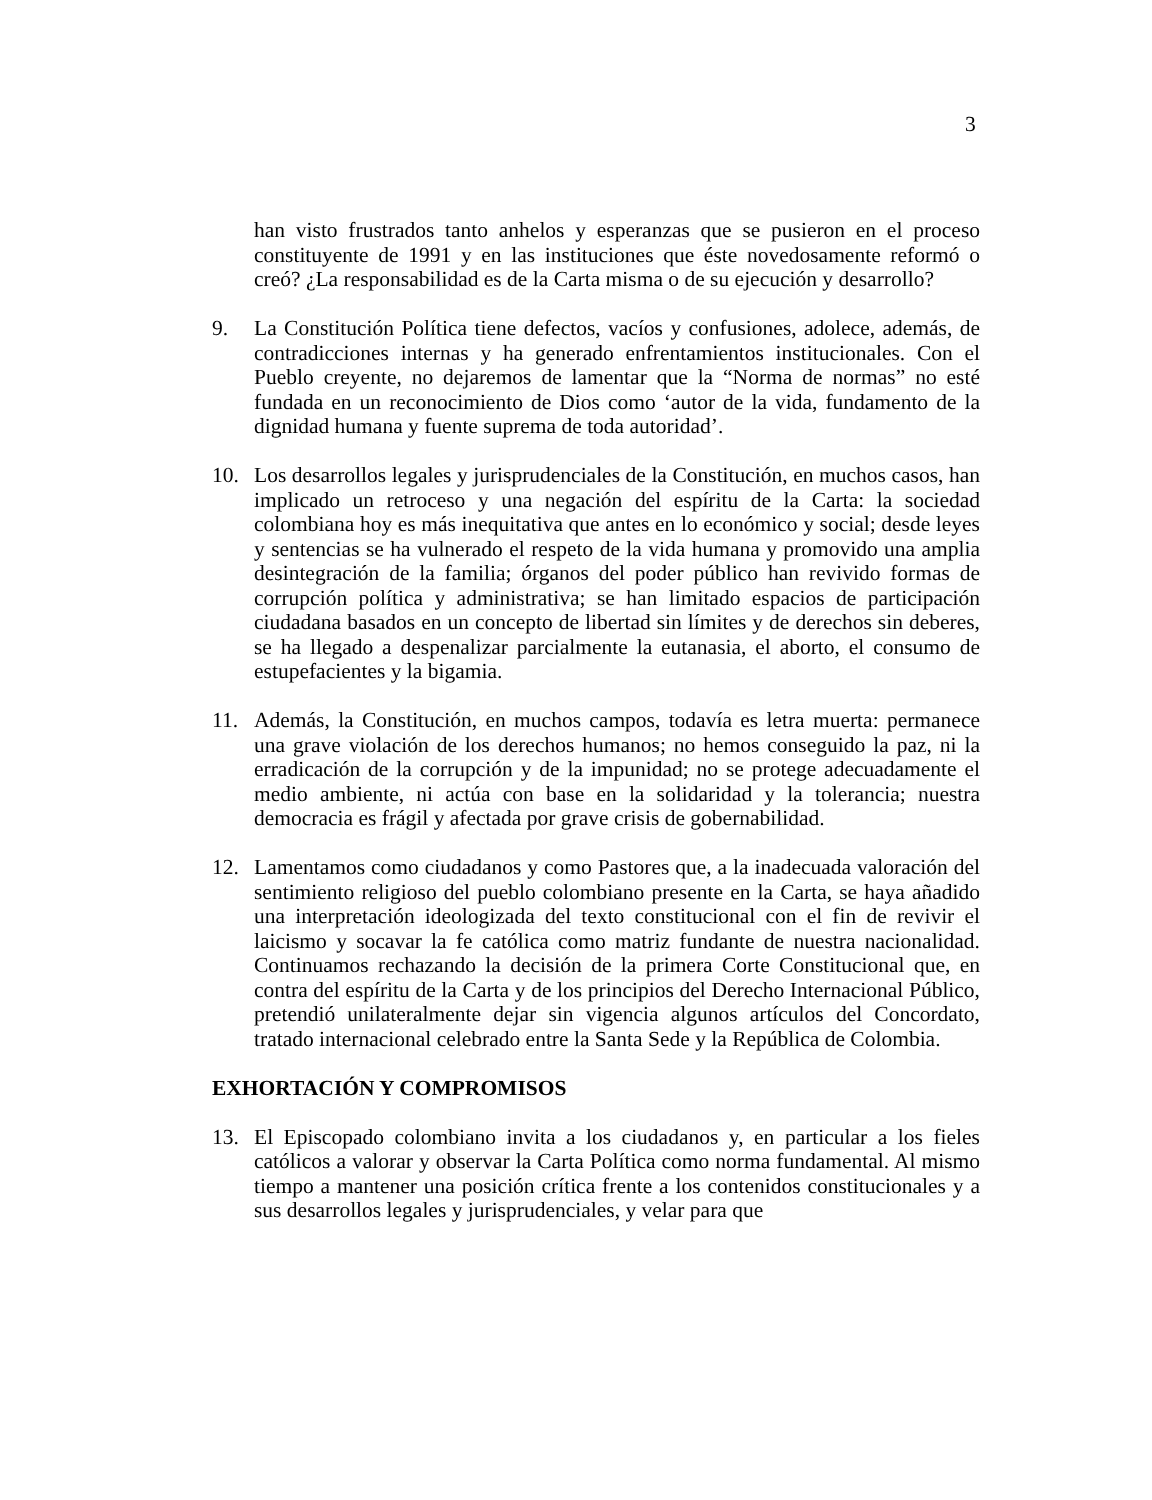3
han visto frustrados tanto anhelos y esperanzas que se pusieron en el proceso constituyente de 1991 y en las instituciones que éste novedosamente reformó o creó? ¿La responsabilidad es de la Carta misma o de su ejecución y desarrollo?
9. La Constitución Política tiene defectos, vacíos y confusiones, adolece, además, de contradicciones internas y ha generado enfrentamientos institucionales. Con el Pueblo creyente, no dejaremos de lamentar que la “Norma de normas” no esté fundada en un reconocimiento de Dios como ‘autor de la vida, fundamento de la dignidad humana y fuente suprema de toda autoridad’.
10. Los desarrollos legales y jurisprudenciales de la Constitución, en muchos casos, han implicado un retroceso y una negación del espíritu de la Carta: la sociedad colombiana hoy es más inequitativa que antes en lo económico y social; desde leyes y sentencias se ha vulnerado el respeto de la vida humana y promovido una amplia desintegración de la familia; órganos del poder público han revivido formas de corrupción política y administrativa; se han limitado espacios de participación ciudadana basados en un concepto de libertad sin límites y de derechos sin deberes, se ha llegado a despenalizar parcialmente la eutanasia, el aborto, el consumo de estupefacientes y la bigamia.
11. Además, la Constitución, en muchos campos, todavía es letra muerta: permanece una grave violación de los derechos humanos; no hemos conseguido la paz, ni la erradicación de la corrupción y de la impunidad; no se protege adecuadamente el medio ambiente, ni actúa con base en la solidaridad y la tolerancia; nuestra democracia es frágil y afectada por grave crisis de gobernabilidad.
12. Lamentamos como ciudadanos y como Pastores que, a la inadecuada valoración del sentimiento religioso del pueblo colombiano presente en la Carta, se haya añadido una interpretación ideologizada del texto constitucional con el fin de revivir el laicismo y socavar la fe católica como matriz fundante de nuestra nacionalidad. Continuamos rechazando la decisión de la primera Corte Constitucional que, en contra del espíritu de la Carta y de los principios del Derecho Internacional Público, pretendió unilateralmente dejar sin vigencia algunos artículos del Concordato, tratado internacional celebrado entre la Santa Sede y la República de Colombia.
EXHORTACIÓN Y COMPROMISOS
13. El Episcopado colombiano invita a los ciudadanos y, en particular a los fieles católicos a valorar y observar la Carta Política como norma fundamental. Al mismo tiempo a mantener una posición crítica frente a los contenidos constitucionales y a sus desarrollos legales y jurisprudenciales, y velar para que